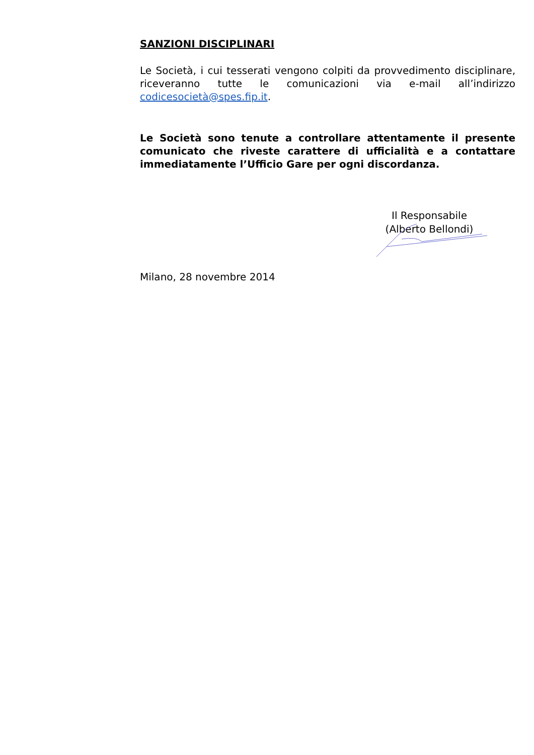SANZIONI DISCIPLINARI
Le Società, i cui tesserati vengono colpiti da provvedimento disciplinare, riceveranno tutte le comunicazioni via e-mail all’indirizzo codicesocietà@spes.fip.it.
Le Società sono tenute a controllare attentamente il presente comunicato che riveste carattere di ufficialità e a contattare immediatamente l’Ufficio Gare per ogni discordanza.
Il Responsabile
(Alberto Bellondi)
Milano, 28 novembre 2014